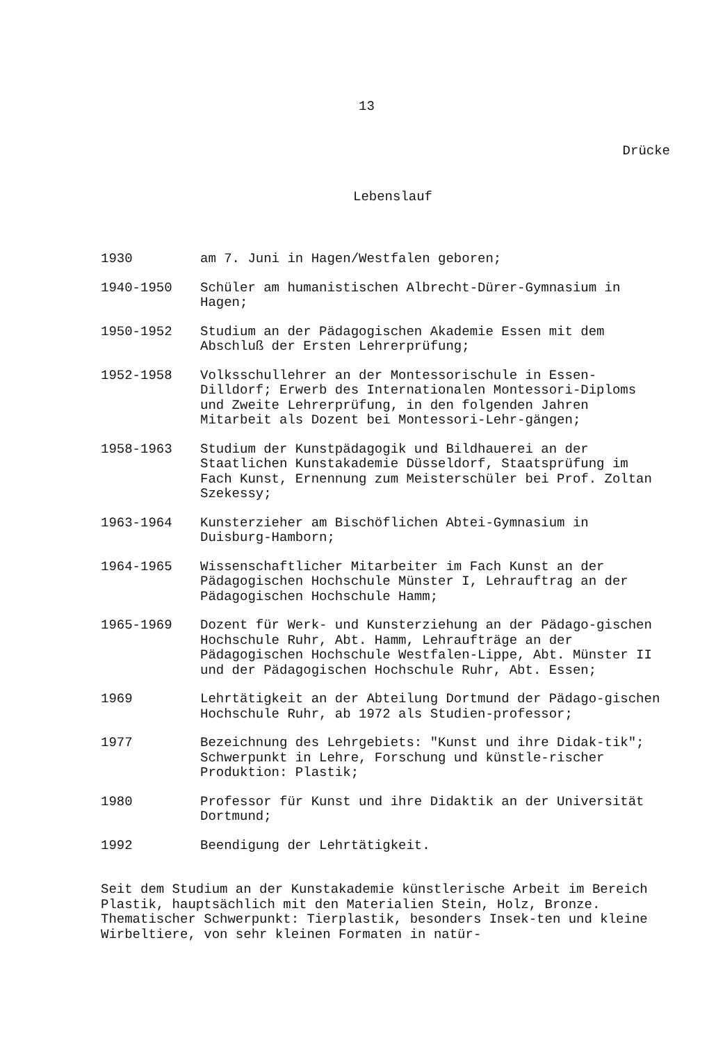13
Drücke
Lebenslauf
| 1930 | am 7. Juni in Hagen/Westfalen geboren; |
| 1940-1950 | Schüler am humanistischen Albrecht-Dürer-Gymnasium in Hagen; |
| 1950-1952 | Studium an der Pädagogischen Akademie Essen mit dem Abschluß der Ersten Lehrerprüfung; |
| 1952-1958 | Volksschullehrer an der Montessorischule in Essen-Dilldorf; Erwerb des Internationalen Montessori-Diploms und Zweite Lehrerprüfung, in den folgenden Jahren Mitarbeit als Dozent bei Montessori-Lehr-gängen; |
| 1958-1963 | Studium der Kunstpädagogik und Bildhauerei an der Staatlichen Kunstakademie Düsseldorf, Staatsprüfung im Fach Kunst, Ernennung zum Meisterschüler bei Prof. Zoltan Szekessy; |
| 1963-1964 | Kunsterzieher am Bischöflichen Abtei-Gymnasium in Duisburg-Hamborn; |
| 1964-1965 | Wissenschaftlicher Mitarbeiter im Fach Kunst an der Pädagogischen Hochschule Münster I, Lehrauftrag an der Pädagogischen Hochschule Hamm; |
| 1965-1969 | Dozent für Werk- und Kunsterziehung an der Pädago-gischen Hochschule Ruhr, Abt. Hamm, Lehraufträge an der Pädagogischen Hochschule Westfalen-Lippe, Abt. Münster II und der Pädagogischen Hochschule Ruhr, Abt. Essen; |
| 1969 | Lehrtätigkeit an der Abteilung Dortmund der Pädago-gischen Hochschule Ruhr, ab 1972 als Studien-professor; |
| 1977 | Bezeichnung des Lehrgebiets: "Kunst und ihre Didak-tik"; Schwerpunkt in Lehre, Forschung und künstle-rischer Produktion: Plastik; |
| 1980 | Professor für Kunst und ihre Didaktik an der Universität Dortmund; |
| 1992 | Beendigung der Lehrtätigkeit. |
Seit dem Studium an der Kunstakademie künstlerische Arbeit im Bereich Plastik, hauptsächlich mit den Materialien Stein, Holz, Bronze. Thematischer Schwerpunkt: Tierplastik, besonders Insek-ten und kleine Wirbeltiere, von sehr kleinen Formaten in natür-